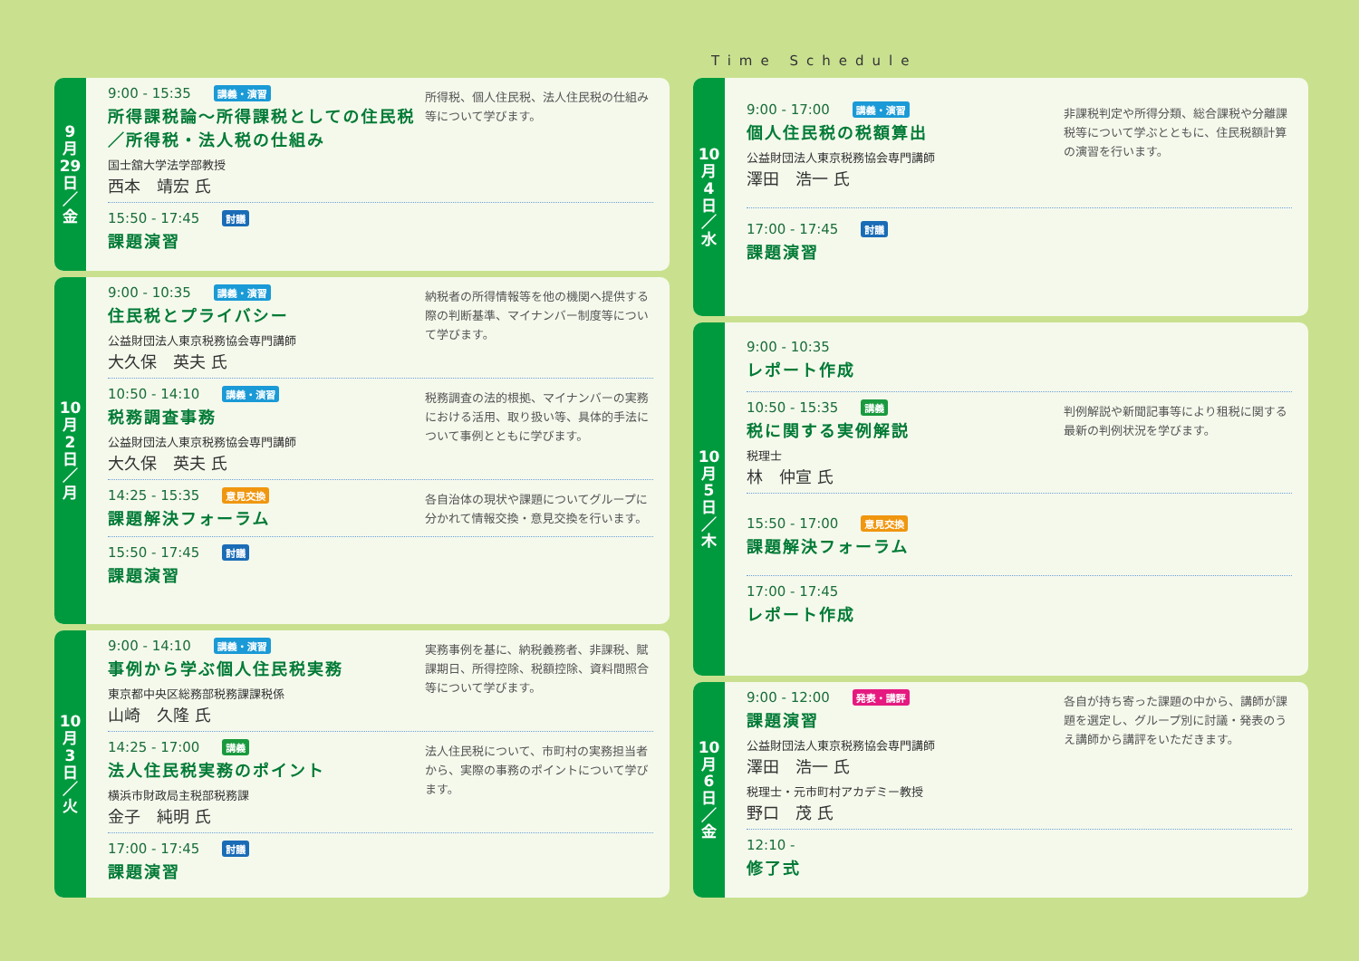Time Schedule
9
月
29
日
／
金
9:00 - 15:35 講義・演習
所得課税論～所得課税としての住民税／所得税・法人税の仕組み
国士舘大学法学部教授
西本　靖宏 氏
所得税、個人住民税、法人住民税の仕組み等について学びます。
15:50 - 17:45 討議
課題演習
10
月
2
日
／
月
9:00 - 10:35 講義・演習
住民税とプライバシー
公益財団法人東京税務協会専門講師
大久保　英夫 氏
納税者の所得情報等を他の機関へ提供する際の判断基準、マイナンバー制度等について学びます。
10:50 - 14:10 講義・演習
税務調査事務
公益財団法人東京税務協会専門講師
大久保　英夫 氏
税務調査の法的根拠、マイナンバーの実務における活用、取り扱い等、具体的手法について事例とともに学びます。
14:25 - 15:35 意見交換
課題解決フォーラム
各自治体の現状や課題についてグループに分かれて情報交換・意見交換を行います。
15:50 - 17:45 討議
課題演習
10
月
3
日
／
火
9:00 - 14:10 講義・演習
事例から学ぶ個人住民税実務
東京都中央区総務部税務課課税係
山崎　久隆 氏
実務事例を基に、納税義務者、非課税、賦課期日、所得控除、税額控除、資料間照合等について学びます。
14:25 - 17:00 講義
法人住民税実務のポイント
横浜市財政局主税部税務課
金子　純明 氏
法人住民税について、市町村の実務担当者から、実際の事務のポイントについて学びます。
17:00 - 17:45 討議
課題演習
10
月
4
日
／
水
9:00 - 17:00 講義・演習
個人住民税の税額算出
公益財団法人東京税務協会専門講師
澤田　浩一 氏
非課税判定や所得分類、総合課税や分離課税等について学ぶとともに、住民税額計算の演習を行います。
17:00 - 17:45 討議
課題演習
10
月
5
日
／
木
9:00 - 10:35
レポート作成
10:50 - 15:35 講義
税に関する実例解説
税理士
林　仲宣 氏
判例解説や新聞記事等により租税に関する最新の判例状況を学びます。
15:50 - 17:00 意見交換
課題解決フォーラム
17:00 - 17:45
レポート作成
10
月
6
日
／
金
9:00 - 12:00 発表・講評
課題演習
公益財団法人東京税務協会専門講師
澤田　浩一 氏
税理士・元市町村アカデミー教授
野口　茂 氏
各自が持ち寄った課題の中から、講師が課題を選定し、グループ別に討議・発表のうえ講師から講評をいただきます。
12:10 -
修了式